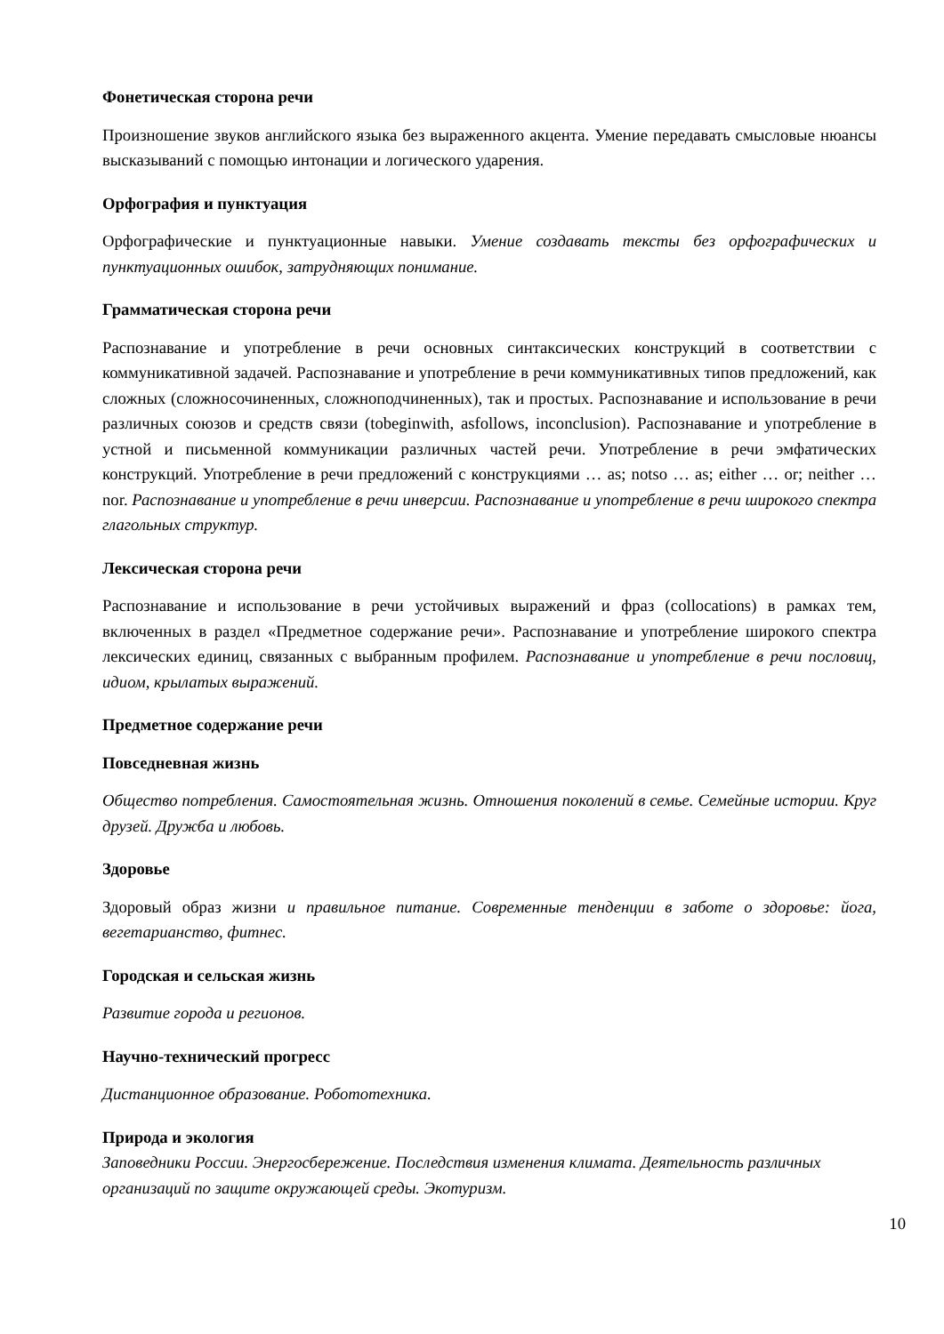Фонетическая сторона речи
Произношение звуков английского языка без выраженного акцента. Умение передавать смысловые нюансы высказываний с помощью интонации и логического ударения.
Орфография и пунктуация
Орфографические и пунктуационные навыки. Умение создавать тексты без орфографических и пунктуационных ошибок, затрудняющих понимание.
Грамматическая сторона речи
Распознавание и употребление в речи основных синтаксических конструкций в соответствии с коммуникативной задачей. Распознавание и употребление в речи коммуникативных типов предложений, как сложных (сложносочиненных, сложноподчиненных), так и простых. Распознавание и использование в речи различных союзов и средств связи (tobeginwith, asfollows, inconclusion). Распознавание и употребление в устной и письменной коммуникации различных частей речи. Употребление в речи эмфатических конструкций. Употребление в речи предложений с конструкциями … as; notso … as; either … or; neither … nor. Распознавание и употребление в речи инверсии. Распознавание и употребление в речи широкого спектра глагольных структур.
Лексическая сторона речи
Распознавание и использование в речи устойчивых выражений и фраз (collocations) в рамках тем, включенных в раздел «Предметное содержание речи». Распознавание и употребление широкого спектра лексических единиц, связанных с выбранным профилем. Распознавание и употребление в речи пословиц, идиом, крылатых выражений.
Предметное содержание речи
Повседневная жизнь
Общество потребления. Самостоятельная жизнь. Отношения поколений в семье. Семейные истории. Круг друзей. Дружба и любовь.
Здоровье
Здоровый образ жизни и правильное питание. Современные тенденции в заботе о здоровье: йога, вегетарианство, фитнес.
Городская и сельская жизнь
Развитие города и регионов.
Научно-технический прогресс
Дистанционное образование. Робототехника.
Природа и экология
Заповедники России. Энергосбережение. Последствия изменения климата. Деятельность различных организаций по защите окружающей среды. Экотуризм.
10